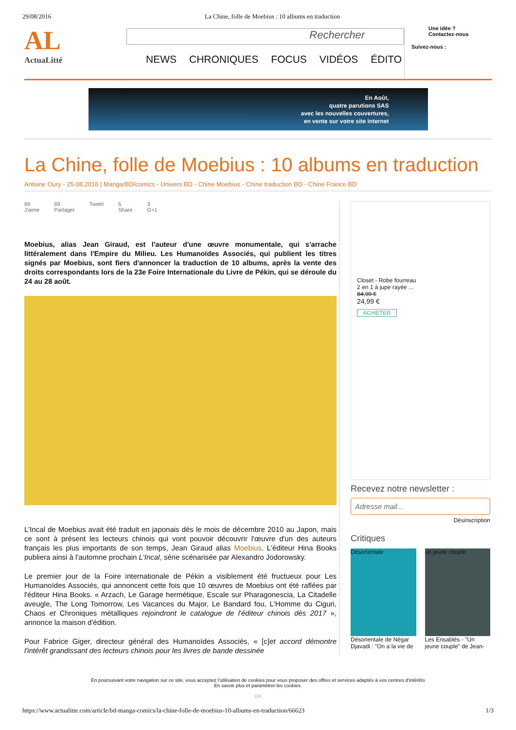29/08/2016 La Chine, folle de Moebius : 10 albums en traduction
AL
ActuaLitté
Rechercher
NEWS CHRONIQUES FOCUS VIDÉOS ÉDITO
Une idée ?
Contactez-nous
Suivez-nous :
En Août,
quatre parutions SAS
avec les nouvelles couvertures,
en vente sur votre site internet
La Chine, folle de Moebius : 10 albums en traduction
Antoine Oury - 25.08.2016 | Manga/BD/comics - Univers BD - Chine Moebius - Chine traduction BD - Chine France BD
69
J'aime 69
Partager Tweet 5
Share 3
G+1
Moebius, alias Jean Giraud, est l'auteur d'une œuvre monumentale, qui s'arrache littéralement dans l'Empire du Milieu. Les Humanoïdes Associés, qui publient les titres signés par Moebius, sont fiers d'annoncer la traduction de 10 albums, après la vente des droits correspondants lors de la 23e Foire Internationale du Livre de Pékin, qui se déroule du 24 au 28 août.
L'Incal de Moebius avait été traduit en japonais dès le mois de décembre 2010 au Japon, mais ce sont à présent les lecteurs chinois qui vont pouvoir découvrir l'œuvre d'un des auteurs français les plus importants de son temps, Jean Giraud alias Moebius. L'éditeur Hina Books publiera ainsi à l'automne prochain L'Incal, série scénarisée par Alexandro Jodorowsky.
Le premier jour de la Foire internationale de Pékin a visiblement été fructueux pour Les Humanoïdes Associés, qui annoncent cette fois que 10 œuvres de Moebius ont été raflées par l'éditeur Hina Books. « Arzach, Le Garage hermétique, Escale sur Pharagonescia, La Citadelle aveugle, The Long Tomorrow, Les Vacances du Major, Le Bandard fou, L'Homme du Ciguri, Chaos et Chroniques métalliques rejoindront le catalogue de l'éditeur chinois dès 2017 », annonce la maison d'édition.
Pour Fabrice Giger, directeur général des Humanoïdes Associés, « [c]et accord démontre l'intérêt grandissant des lecteurs chinois pour les livres de bande dessinée
Closet - Robe fourreau
2 en 1 à jupe rayée ...
84,99 €
24,99 €
ACHETER
Recevez notre newsletter :
Adresse mail...
Désinscription
Critiques
Désorientale
Désorientale de Négar Djavadi : "On a la vie de
un jeune couple
Les Ensablés - "Un jeune couple" de Jean-
En poursuivant votre navigation sur ce site, vous acceptez l'utilisation de cookies pour vous proposer des offres et services adaptés à vos centres d'intérêts
En savoir plus et paramétrer les cookies.
OK
https://www.actualitte.com/article/bd-manga-comics/la-chine-folle-de-moebius-10-albums-en-traduction/66623 1/3